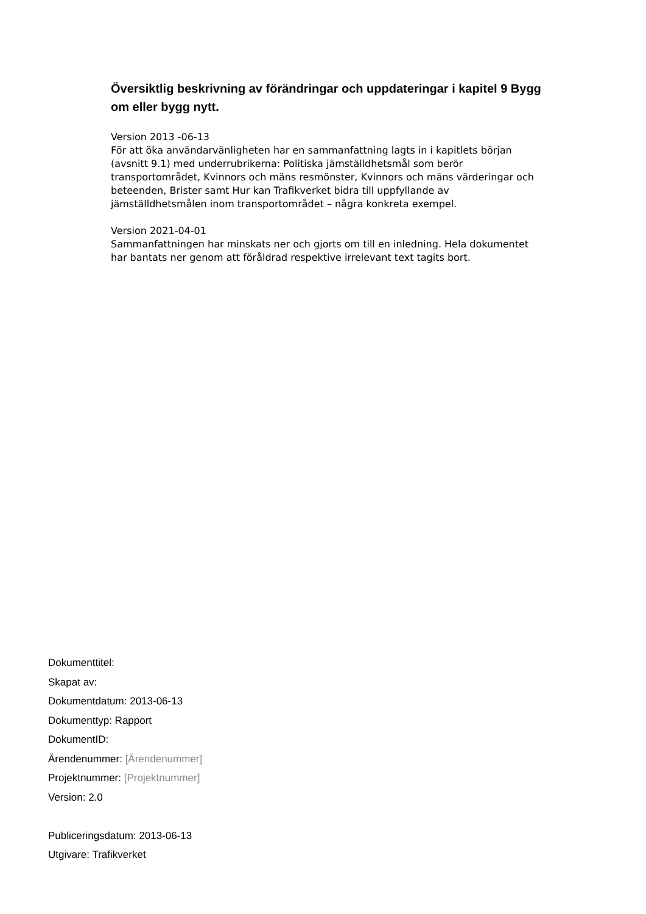Översiktlig beskrivning av förändringar och uppdateringar i kapitel 9 Bygg om eller bygg nytt.
Version 2013 -06-13
För att öka användarvänligheten har en sammanfattning lagts in i kapitlets början (avsnitt 9.1) med underrubrikerna: Politiska jämställdhetsmål som berör transportområdet, Kvinnors och mäns resmönster, Kvinnors och mäns värderingar och beteenden, Brister samt Hur kan Trafikverket bidra till uppfyllande av jämställdhetsmålen inom transportområdet – några konkreta exempel.
Version 2021-04-01
Sammanfattningen har minskats ner och gjorts om till en inledning. Hela dokumentet har bantats ner genom att föråldrad respektive irrelevant text tagits bort.
Dokumenttitel:
Skapat av:
Dokumentdatum: 2013-06-13
Dokumenttyp: Rapport
DokumentID:
Ärendenummer: [Ärendenummer]
Projektnummer: [Projektnummer]
Version: 2.0
Publiceringsdatum: 2013-06-13
Utgivare: Trafikverket